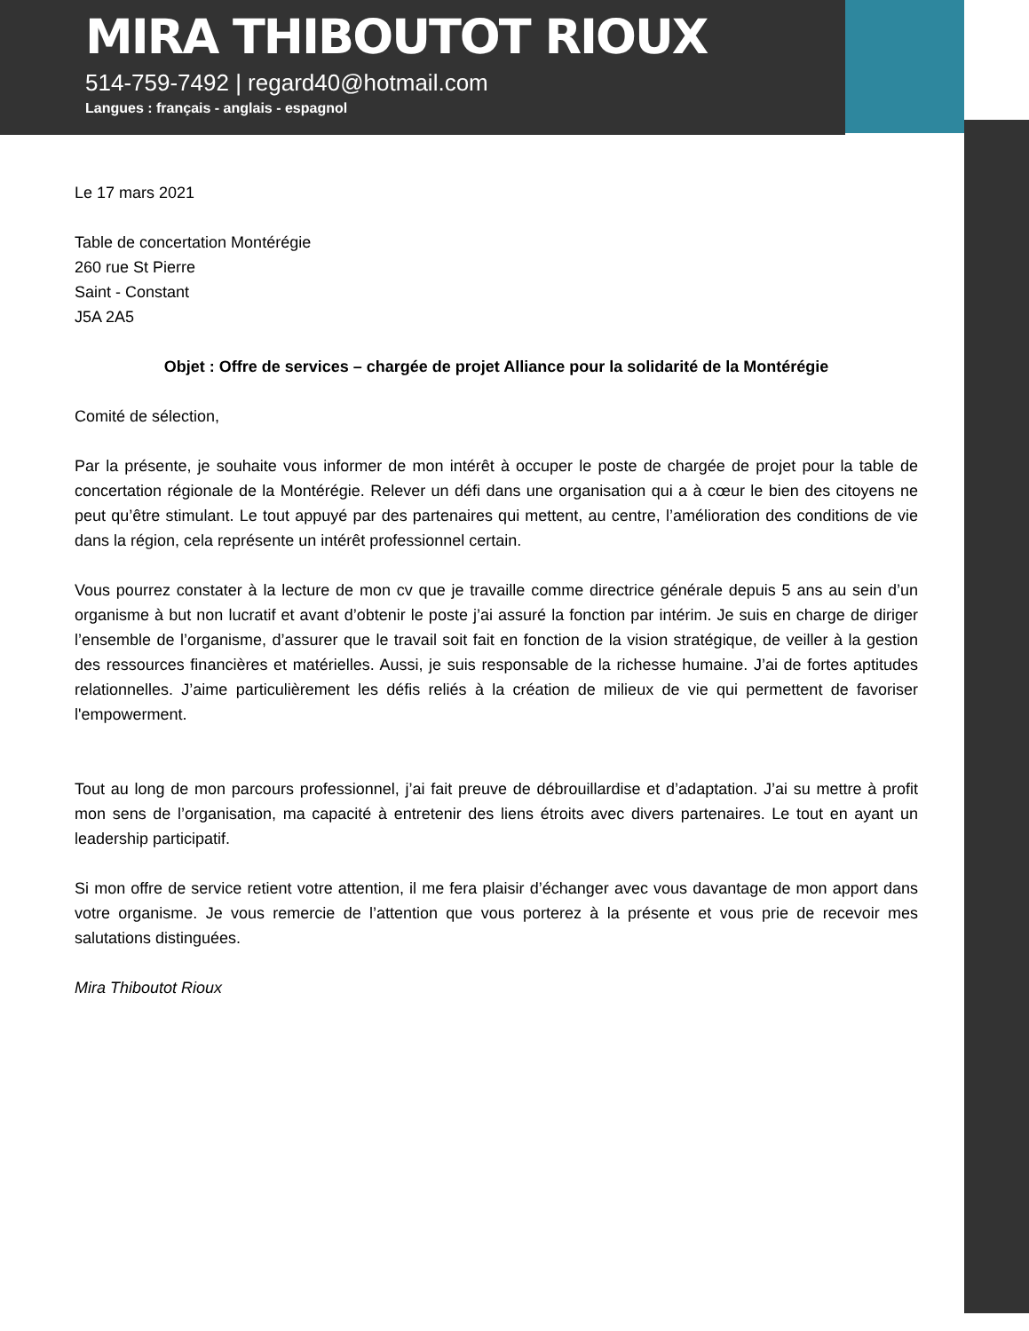MIRA THIBOUTOT RIOUX
514-759-7492 | regard40@hotmail.com
Langues : français - anglais - espagnol
Le 17 mars 2021
Table de concertation Montérégie
260 rue St Pierre
Saint - Constant
J5A 2A5
Objet : Offre de services – chargée de projet Alliance pour la solidarité de la Montérégie
Comité de sélection,
Par la présente, je souhaite vous informer de mon intérêt à occuper le poste de chargée de projet pour la table de concertation régionale de la Montérégie. Relever un défi dans une organisation qui a à cœur le bien des citoyens ne peut qu’être stimulant. Le tout appuyé par des partenaires qui mettent, au centre, l’amélioration des conditions de vie dans la région, cela représente un intérêt professionnel certain.
Vous pourrez constater à la lecture de mon cv que je travaille comme directrice générale depuis 5 ans au sein d’un organisme à but non lucratif et avant d’obtenir le poste j’ai assuré la fonction par intérim. Je suis en charge de diriger l’ensemble de l’organisme, d’assurer que le travail soit fait en fonction de la vision stratégique, de veiller à la gestion des ressources financières et matérielles. Aussi, je suis responsable de la richesse humaine. J’ai de fortes aptitudes relationnelles. J’aime particulièrement les défis reliés à la création de milieux de vie qui permettent de favoriser l'empowerment.
Tout au long de mon parcours professionnel, j’ai fait preuve de débrouillardise et d’adaptation. J’ai su mettre à profit mon sens de l’organisation, ma capacité à entretenir des liens étroits avec divers partenaires. Le tout en ayant un leadership participatif.
Si mon offre de service retient votre attention, il me fera plaisir d’échanger avec vous davantage de mon apport dans votre organisme. Je vous remercie de l’attention que vous porterez à la présente et vous prie de recevoir mes salutations distinguées.
Mira Thiboutot Rioux